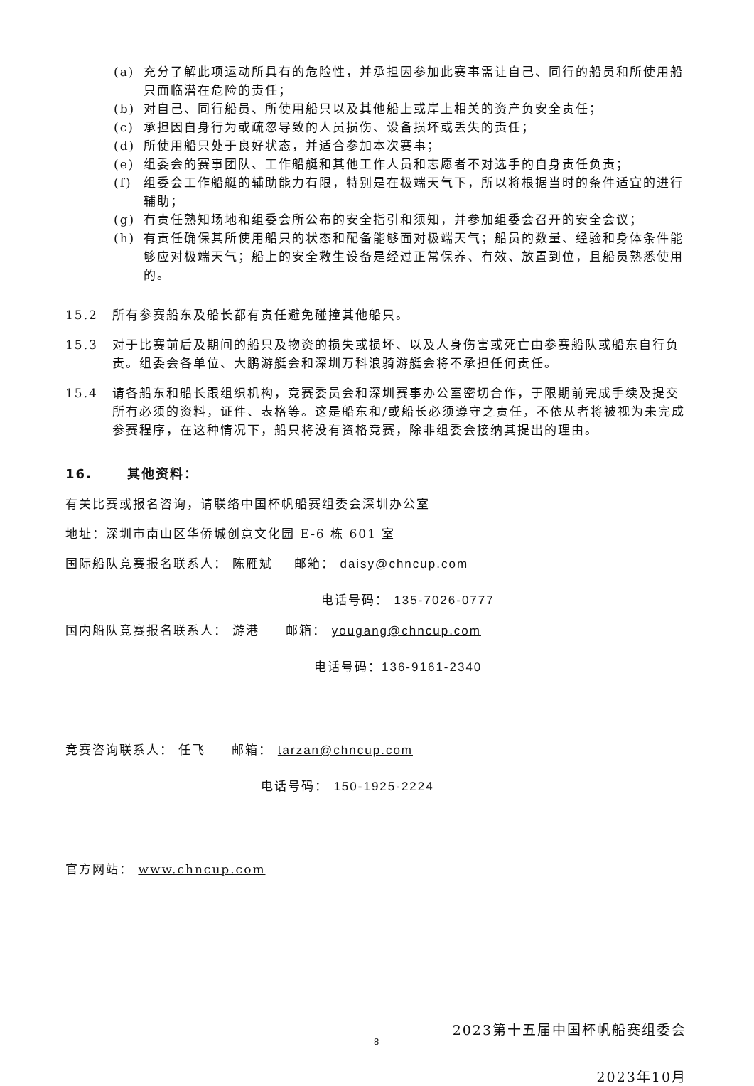(a) 充分了解此项运动所具有的危险性，并承担因参加此赛事需让自己、同行的船员和所使用船只面临潜在危险的责任；
(b) 对自己、同行船员、所使用船只以及其他船上或岸上相关的资产负安全责任；
(c) 承担因自身行为或疏忽导致的人员损伤、设备损坏或丢失的责任；
(d) 所使用船只处于良好状态，并适合参加本次赛事；
(e) 组委会的赛事团队、工作船艇和其他工作人员和志愿者不对选手的自身责任负责；
(f) 组委会工作船艇的辅助能力有限，特别是在极端天气下，所以将根据当时的条件适宜的进行辅助；
(g) 有责任熟知场地和组委会所公布的安全指引和须知，并参加组委会召开的安全会议；
(h) 有责任确保其所使用船只的状态和配备能够面对极端天气；船员的数量、经验和身体条件能够应对极端天气；船上的安全救生设备是经过正常保养、有效、放置到位，且船员熟悉使用的。
15.2 所有参赛船东及船长都有责任避免碰撞其他船只。
15.3 对于比赛前后及期间的船只及物资的损失或损坏、以及人身伤害或死亡由参赛船队或船东自行负责。组委会各单位、大鹏游艇会和深圳万科浪骑游艇会将不承担任何责任。
15.4 请各船东和船长跟组织机构，竞赛委员会和深圳赛事办公室密切合作，于限期前完成手续及提交所有必须的资料，证件、表格等。这是船东和/或船长必须遵守之责任，不依从者将被视为未完成参赛程序，在这种情况下，船只将没有资格竞赛，除非组委会接纳其提出的理由。
16. 其他资料：
有关比赛或报名咨询，请联络中国杯帆船赛组委会深圳办公室
地址：深圳市南山区华侨城创意文化园 E-6 栋 601 室
国际船队竞赛报名联系人： 陈雁斌 邮箱： daisy@chncup.com
电话号码： 135-7026-0777
国内船队竞赛报名联系人： 游港 邮箱： yougang@chncup.com
电话号码：136-9161-2340
竞赛咨询联系人： 任飞 邮箱： tarzan@chncup.com
电话号码： 150-1925-2224
官方网站： www.chncup.com
2023第十五届中国杯帆船赛组委会
2023年10月
8